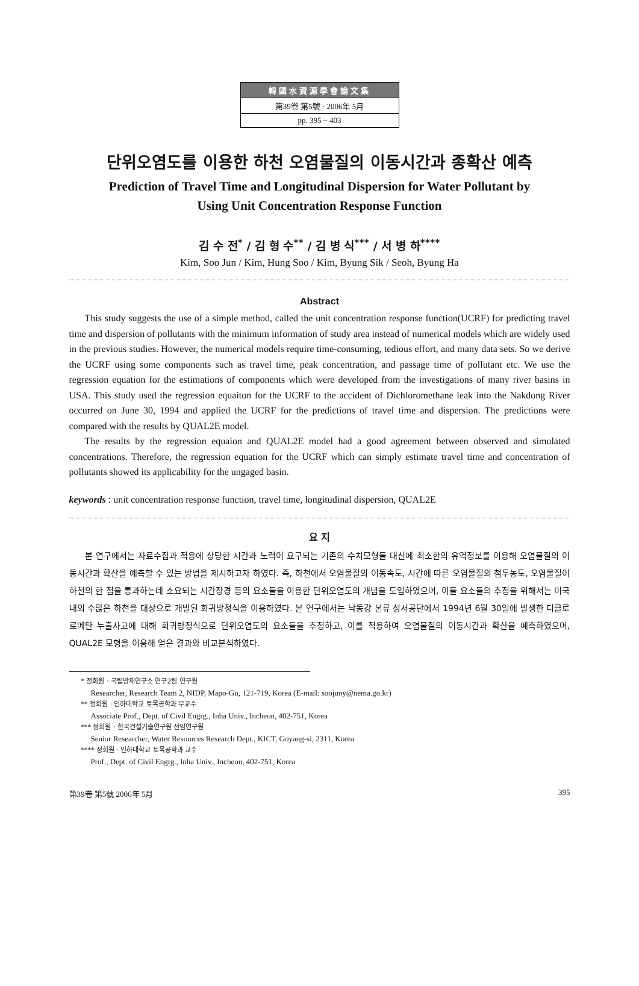韓國水資源學會論文集
第39卷 第5號 · 2006年 5月
pp. 395 ~ 403
단위오염도를 이용한 하천 오염물질의 이동시간과 종확산 예측
Prediction of Travel Time and Longitudinal Dispersion for Water Pollutant by
Using Unit Concentration Response Function
김 수 전<sup>*</sup> / 김 형 수<sup>**</sup> / 김 병 식<sup>***</sup> / 서 병 하<sup>****</sup>
Kim, Soo Jun / Kim, Hung Soo / Kim, Byung Sik / Seoh, Byung Ha
Abstract
This study suggests the use of a simple method, called the unit concentration response function(UCRF) for predicting travel time and dispersion of pollutants with the minimum information of study area instead of numerical models which are widely used in the previous studies. However, the numerical models require time-consuming, tedious effort, and many data sets. So we derive the UCRF using some components such as travel time, peak concentration, and passage time of pollutant etc. We use the regression equation for the estimations of components which were developed from the investigations of many river basins in USA. This study used the regression equaiton for the UCRF to the accident of Dichloromethane leak into the Nakdong River occurred on June 30, 1994 and applied the UCRF for the predictions of travel time and dispersion. The predictions were compared with the results by QUAL2E model.
The results by the regression equaion and QUAL2E model had a good agreement between observed and simulated concentrations. Therefore, the regression equation for the UCRF which can simply estimate travel time and concentration of pollutants showed its applicability for the ungaged basin.
keywords : unit concentration response function, travel time, longitudinal dispersion, QUAL2E
요 지
본 연구에서는 자료수집과 적용에 상당한 시간과 노력이 요구되는 기존의 수치모형들 대신에 최소한의 유역정보를 이용해 오염물질의 이동시간과 확산을 예측할 수 있는 방법을 제시하고자 하였다. 즉, 하천에서 오염물질의 이동속도, 시간에 따른 오염물질의 첨두농도, 오염물질이 하천의 한 점을 통과하는데 소요되는 시간장경 등의 요소들을 이용한 단위오염도의 개념을 도입하였으며, 이들 요소들의 추정을 위해서는 미국 내의 수많은 하천을 대상으로 개발된 회귀방정식을 이용하였다. 본 연구에서는 낙동강 본류 성서공단에서 1994년 6월 30일에 발생한 디클로로메탄 누출사고에 대해 회귀방정식으로 단위오염도의 요소들을 추정하고, 이를 적용하여 오염물질의 이동시간과 확산을 예측하였으며, QUAL2E 모형을 이용해 얻은 결과와 비교분석하였다.
* 정회원 · 국립방재연구소 연구2팀 연구원
Researcher, Research Team 2, NIDP, Mapo-Gu, 121-719, Korea (E-mail: soojuny@nema.go.kr)
** 정회원 · 인하대학교 토목공학과 부교수
Associate Prof., Dept. of Civil Engrg., Inha Univ., Incheon, 402-751, Korea
*** 정회원 · 한국건설기술연구원 선임연구원
Senior Researcher, Water Resources Research Dept., KICT, Goyang-si, 2311, Korea
**** 정회원 · 인하대학교 토목공학과 교수
Prof., Dept. of Civil Engrg., Inha Univ., Incheon, 402-751, Korea
第39卷 第5號 2006年 5月 395